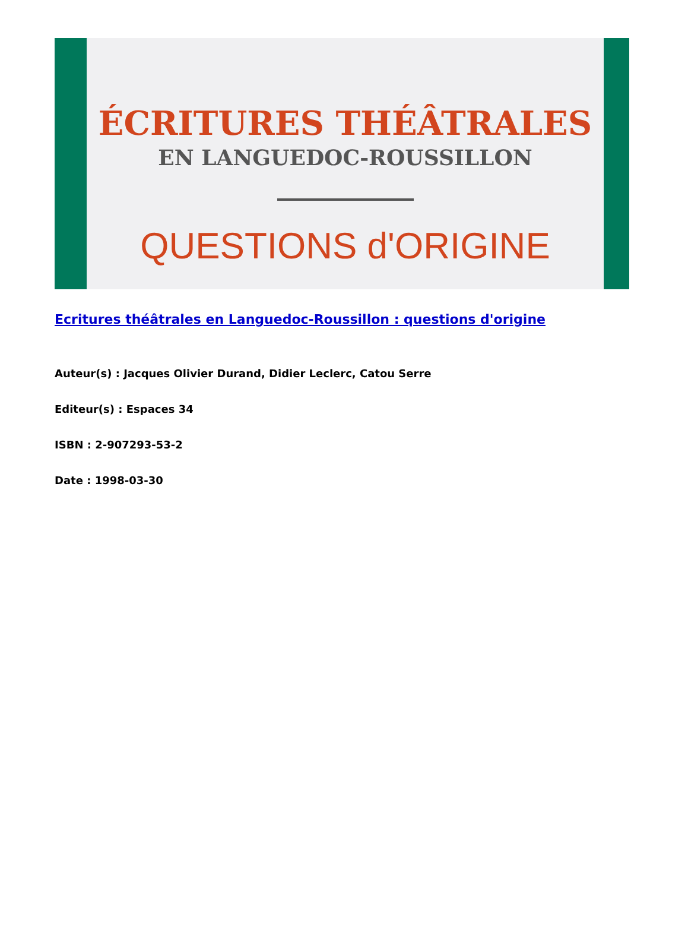ÉCRITURES THÉÂTRALES
EN LANGUEDOC-ROUSSILLON
QUESTIONS d'ORIGINE
Ecritures théâtrales en Languedoc-Roussillon : questions d'origine
Auteur(s) : Jacques Olivier Durand, Didier Leclerc, Catou Serre
Editeur(s) : Espaces 34
ISBN : 2-907293-53-2
Date : 1998-03-30